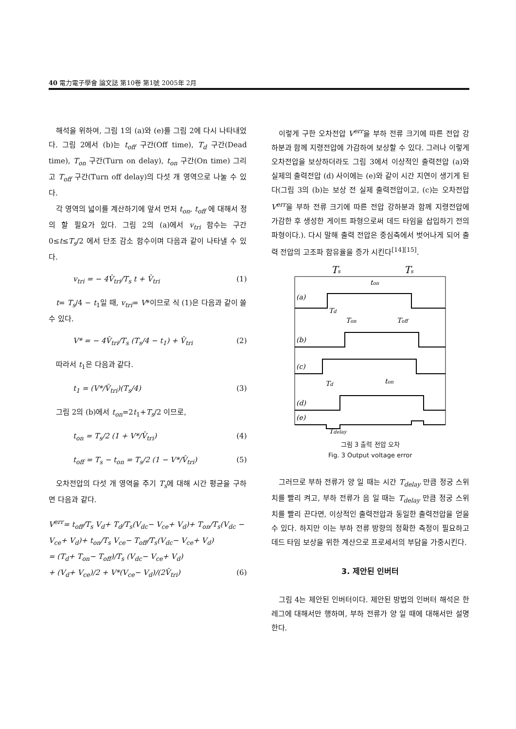40 電力電子學會 論文誌 第10卷 第1號 2005年 2月
해석을 위하여, 그림 1의 (a)와 (e)를 그림 2에 다시 나타내었다. 그림 2에서 (b)는 t<sub>off</sub> 구간(Off time), T<sub>d</sub> 구간(Dead time), T<sub>on</sub> 구간(Turn on delay), t<sub>on</sub> 구간(On time) 그리고 T<sub>off</sub> 구간(Turn off delay)의 다섯 개 영역으로 나눌 수 있다.
각 영역의 넓이를 계산하기에 앞서 먼저 t<sub>on</sub>, t<sub>off</sub> 에 대해서 정의 할 필요가 있다. 그림 2의 (a)에서 v<sub>tri</sub> 함수는 구간 0≤t≤T<sub>s</sub>/2 에서 단조 감소 함수이며 다음과 같이 나타낼 수 있다.
v<sub>tri</sub> = − 4V̂<sub>tri</sub>/T<sub>s</sub> t + V̂<sub>tri</sub> (1)
t= T<sub>s</sub>/4 − t<sub>1</sub>일 때, v<sub>tri</sub>= V*이므로 식 (1)은 다음과 같이 쓸 수 있다.
V* = − 4V̂<sub>tri</sub>/T<sub>s</sub> (T<sub>s</sub>/4 − t<sub>1</sub>) + V̂<sub>tri</sub> (2)
따라서 t<sub>1</sub>은 다음과 같다.
t<sub>1</sub> = (V*/V̂<sub>tri</sub>)(T<sub>s</sub>/4) (3)
그림 2의 (b)에서 t<sub>on</sub>=2t<sub>1</sub>+T<sub>s</sub>/2 이므로,
t<sub>on</sub> = T<sub>s</sub>/2 (1 + V*/V̂<sub>tri</sub>) (4)
t<sub>off</sub> = T<sub>s</sub> − t<sub>on</sub> = T<sub>s</sub>/2 (1 − V*/V̂<sub>tri</sub>) (5)
오차전압의 다섯 개 영역을 주기 T<sub>s</sub>에 대해 시간 평균을 구하면 다음과 같다.
V<sup>err</sup>= t<sub>off</sub>/T<sub>s</sub> V<sub>d</sub>+ T<sub>d</sub>/T<sub>s</sub>(V<sub>dc</sub>− V<sub>ce</sub>+ V<sub>d</sub>)+ T<sub>on</sub>/T<sub>s</sub>(V<sub>dc</sub> − V<sub>ce</sub>+ V<sub>d</sub>)+ t<sub>on</sub>/T<sub>s</sub> V<sub>ce</sub>− T<sub>off</sub>/T<sub>s</sub>(V<sub>dc</sub>− V<sub>ce</sub>+ V<sub>d</sub>)
= (T<sub>d</sub>+ T<sub>on</sub>− T<sub>off</sub>)/T<sub>s</sub> (V<sub>dc</sub>− V<sub>ce</sub>+ V<sub>d</sub>)
+ (V<sub>d</sub>+ V<sub>ce</sub>)/2 + V*(V<sub>ce</sub>− V<sub>d</sub>)/(2V̂<sub>tri</sub>) (6)
이렇게 구한 오차전압 V<sup>err</sup>을 부하 전류 크기에 따른 전압 강하분과 함께 지령전압에 가감하여 보상할 수 있다. 그러나 이렇게 오차전압을 보상하더라도 그림 3에서 이상적인 출력전압 (a)와 실제의 출력전압 (d) 사이에는 (e)와 같이 시간 지연이 생기게 된다(그림 3의 (b)는 보상 전 실제 출력전압이고, (c)는 오차전압 V<sup>err</sup>을 부하 전류 크기에 따른 전압 강하분과 함께 지령전압에 가감한 후 생성한 게이트 파형으로써 데드 타임을 삽입하기 전의 파형이다.). 다시 말해 출력 전압은 중심축에서 벗어나게 되어 출력 전압의 고조파 함유율을 증가 시킨다<sup>[14][15]</sup>.
Ts
Ts
ton
(a)
Td
Ton
Toff
(b)
(c)
Td
ton
(d)
(e)
Tdelay
그림 3 출력 전압 오차
Fig. 3 Output voltage error
그러므로 부하 전류가 양 일 때는 시간 T<sub>delay</sub> 만큼 정궁 스위치를 빨리 켜고, 부하 전류가 음 일 때는 T<sub>delay</sub> 만큼 정궁 스위치를 빨리 끈다면, 이상적인 출력전압과 동일한 출력전압을 얻을 수 있다. 하지만 이는 부하 전류 방향의 정확한 측정이 필요하고 데드 타임 보상을 위한 계산으로 프로세서의 부담을 가중시킨다.
3. 제안된 인버터
그림 4는 제안된 인버터이다. 제안된 방법의 인버터 해석은 한 레그에 대해서만 행하며, 부하 전류가 양 일 때에 대해서만 설명한다.